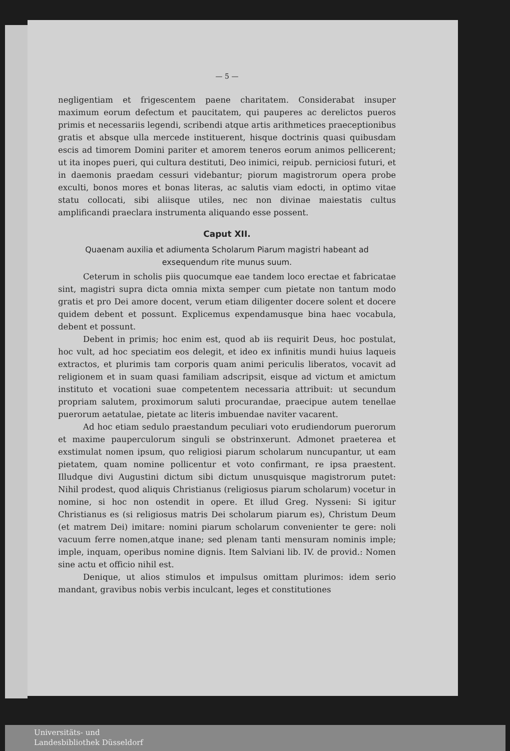— 5 —
negligentiam et frigescentem paene charitatem. Considerabat insuper maximum eorum defectum et paucitatem, qui pauperes ac derelictos pueros primis et necessariis legendi, scribendi atque artis arithmetices praeceptionibus gratis et absque ulla mercede instituerent, hisque doctrinis quasi quibusdam escis ad timorem Domini pariter et amorem teneros eorum animos pellicerent; ut ita inopes pueri, qui cultura destituti, Deo inimici, reipub. perniciosi futuri, et in daemonis praedam cessuri videbantur; piorum magistrorum opera probe exculti, bonos mores et bonas literas, ac salutis viam edocti, in optimo vitae statu collocati, sibi aliisque utiles, nec non divinae maiestatis cultus amplificandi praeclara instrumenta aliquando esse possent.
Caput XII.
Quaenam auxilia et adiumenta Scholarum Piarum magistri habeant ad exsequendum rite munus suum.
Ceterum in scholis piis quocumque eae tandem loco erectae et fabricatae sint, magistri supra dicta omnia mixta semper cum pietate non tantum modo gratis et pro Dei amore docent, verum etiam diligenter docere solent et docere quidem debent et possunt. Explicemus expendamusque bina haec vocabula, debent et possunt.
Debent in primis; hoc enim est, quod ab iis requirit Deus, hoc postulat, hoc vult, ad hoc speciatim eos delegit, et ideo ex infinitis mundi huius laqueis extractos, et plurimis tam corporis quam animi periculis liberatos, vocavit ad religionem et in suam quasi familiam adscripsit, eisque ad victum et amictum instituto et vocationi suae competentem necessaria attribuit: ut secundum propriam salutem, proximorum saluti procurandae, praecipue autem tenellae puerorum aetatulae, pietate ac literis imbuendae naviter vacarent.
Ad hoc etiam sedulo praestandum peculiari voto erudiendorum puerorum et maxime pauperculorum singuli se obstrinxerunt. Admonet praeterea et exstimulat nomen ipsum, quo religiosi piarum scholarum nuncupantur, ut eam pietatem, quam nomine pollicentur et voto confirmant, re ipsa praestent. Illudque divi Augustini dictum sibi dictum unusquisque magistrorum putet: Nihil prodest, quod aliquis Christianus (religiosus piarum scholarum) vocetur in nomine, si hoc non ostendit in opere. Et illud Greg. Nysseni: Si igitur Christianus es (si religiosus matris Dei scholarum piarum es), Christum Deum (et matrem Dei) imitare: nomini piarum scholarum convenienter te gere: noli vacuum ferre nomen,atque inane; sed plenam tanti mensuram nominis imple; imple, inquam, operibus nomine dignis. Item Salviani lib. IV. de provid.: Nomen sine actu et officio nihil est.
Denique, ut alios stimulos et impulsus omittam plurimos: idem serio mandant, gravibus nobis verbis inculcant, leges et constitutiones
Universitäts- und
Landesbibliothek Düsseldorf